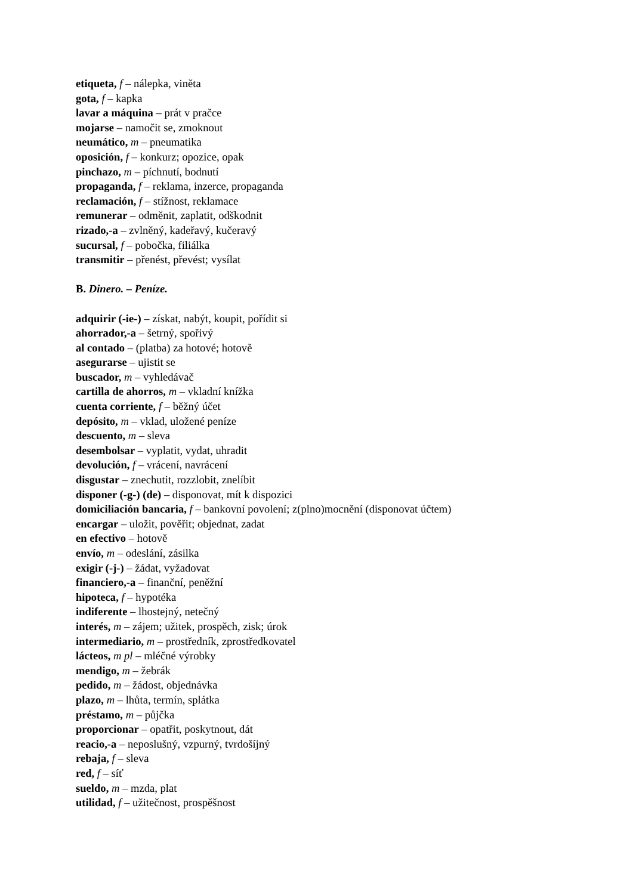etiqueta, f – nálepka, viněta
gota, f – kapka
lavar a máquina – prát v pračce
mojarse – namočit se, zmoknout
neumático, m – pneumatika
oposición, f – konkurz; opozice, opak
pinchazo, m – píchnutí, bodnutí
propaganda, f – reklama, inzerce, propaganda
reclamación, f – stížnost, reklamace
remunerar – odměnit, zaplatit, odškodnit
rizado,-a – zvlněný, kadeřavý, kučeravý
sucursal, f – pobočka, filiálka
transmitir – přenést, převést; vysílat
B. Dinero. – Peníze.
adquirir (-ie-) – získat, nabýt, koupit, pořídit si
ahorrador,-a – šetrný, spořivý
al contado – (platba) za hotové; hotově
asegurarse – ujistit se
buscador, m – vyhledávač
cartilla de ahorros, m – vkladní knížka
cuenta corriente, f – běžný účet
depósito, m – vklad, uložené peníze
descuento, m – sleva
desembolsar – vyplatit, vydat, uhradit
devolución, f – vrácení, navrácení
disgustar – znechutit, rozzlobit, znelíbit
disponer (-g-) (de) – disponovat, mít k dispozici
domiciliación bancaria, f – bankovní povolení; z(plno)mocnění (disponovat účtem)
encargar – uložit, pověřit; objednat, zadat
en efectivo – hotově
envío, m – odeslání, zásilka
exigir (-j-) – žádat, vyžadovat
financiero,-a – finanční, peněžní
hipoteca, f – hypotéka
indiferente – lhostejný, netečný
interés, m – zájem; užitek, prospěch, zisk; úrok
intermediario, m – prostředník, zprostředkovatel
lácteos, m pl – mléčné výrobky
mendigo, m – žebrák
pedido, m – žádost, objednávka
plazo, m – lhůta, termín, splátka
préstamo, m – půjčka
proporcionar – opatřit, poskytnout, dát
reacio,-a – neposlušný, vzpurný, tvrdošíjný
rebaja, f – sleva
red, f – síť
sueldo, m – mzda, plat
utilidad, f – užitečnost, prospěšnost